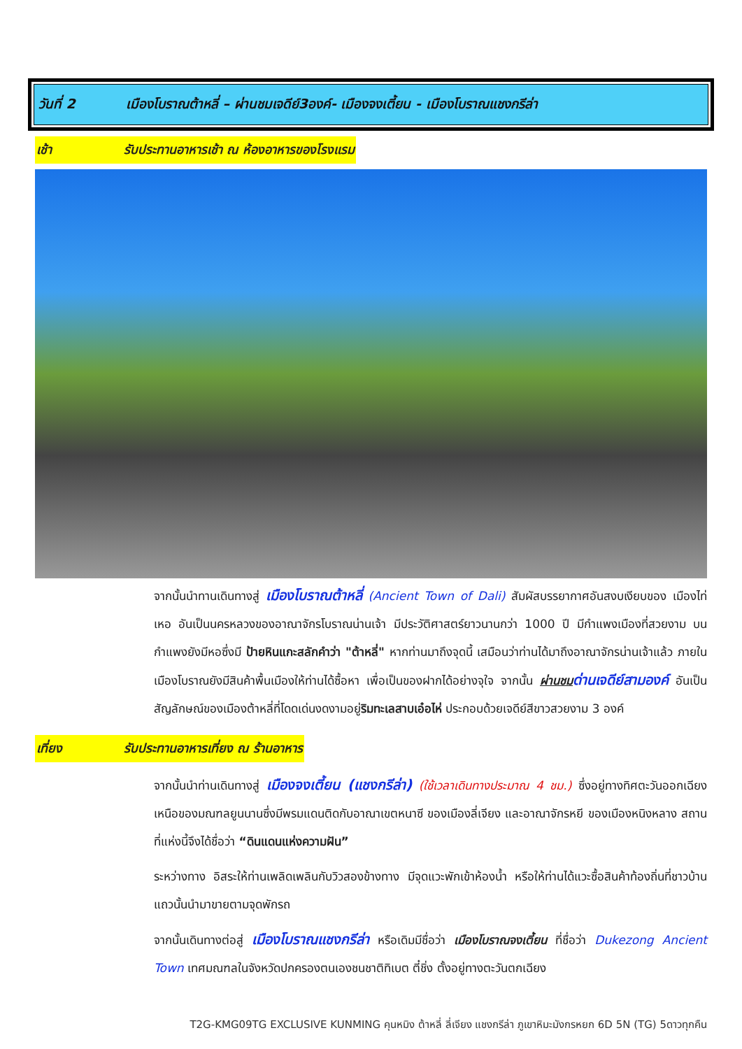วันที่ 2 เมืองโบราณต้าหลี่ – ผ่านชมเจดีย์3องค์- เมืองจงเตี้ยน - เมืองโบราณแชงกรีล่า
เช้า รับประทานอาหารเช้า ณ ห้องอาหารของโรงแรม
จากนั้นนำทานเดินทางสู่ เมืองโบราณต้าหลี่ (Ancient Town of Dali) สัมผัสบรรยากาศอันสงบเงียบของ เมืองไท่เหอ อันเป็นนครหลวงของอาณาจักรโบราณน่านเจ้า มีประวัติศาสตร์ยาวนานกว่า 1000 ปี มีกำแพงเมืองที่สวยงาม บนกำแพงยังมีหอซึ่งมี ป้ายหินแกะสลักคำว่า "ต้าหลี่" หากท่านมาถึงจุดนี้ เสมือนว่าท่านได้มาถึงอาณาจักรน่านเจ้าแล้ว ภายในเมืองโบราณยังมีสินค้าพื้นเมืองให้ท่านได้ซื้อหา เพื่อเป็นของฝากได้อย่างจุใจ จากนั้น ผ่านชม ด่านเจดีย์สามองค์ อันเป็นสัญลักษณ์ของเมืองต้าหลี่ที่โดดเด่นงดงามอยู่ริมทะเลสาบเอ๋อไห่ ประกอบด้วยเจดีย์สีขาวสวยงาม 3 องค์
เที่ยง รับประทานอาหารเที่ยง ณ ร้านอาหาร
จากนั้นนำท่านเดินทางสู่ เมืองจงเตี้ยน (แชงกรีล่า) (ใช้เวลาเดินทางประมาณ 4 ชม.) ซึ่งอยู่ทางทิศตะวันออกเฉียงเหนือของมณฑลยูนนานซึ่งมีพรมแดนติดกับอาณาเขตหนาซี ของเมืองลี่เจียง และอาณาจักรหยี ของเมืองหนิงหลาง สถานที่แห่งนี้จึงได้ชื่อว่า “ดินแดนแห่งความฝัน”
ระหว่างทาง อิสระให้ท่านเพลิดเพลินกับวิวสองข้างทาง มีจุดแวะพักเข้าห้องน้ำ หรือให้ท่านได้แวะซื้อสินค้าท้องถิ่นที่ชาวบ้านแถวนั้นนำมาขายตามจุดพักรถ
จากนั้นเดินทางต่อสู่ เมืองโบราณแชงกรีล่า หรือเดิมมีชื่อว่า เมืองโบราณจงเตี้ยน ที่ชื่อว่า Dukezong Ancient Town เทศมณฑลในจังหวัดปกครองตนเองชนชาติทิเบต ตี๋ชิ่ง ตั้งอยู่ทางตะวันตกเฉียง
T2G-KMG09TG EXCLUSIVE KUNMING คุนหมิง ต้าหลี่ ลี่เจียง แชงกรีล่า ภูเขาหิมะมังกรหยก 6D 5N (TG) 5ดาวทุกคืน